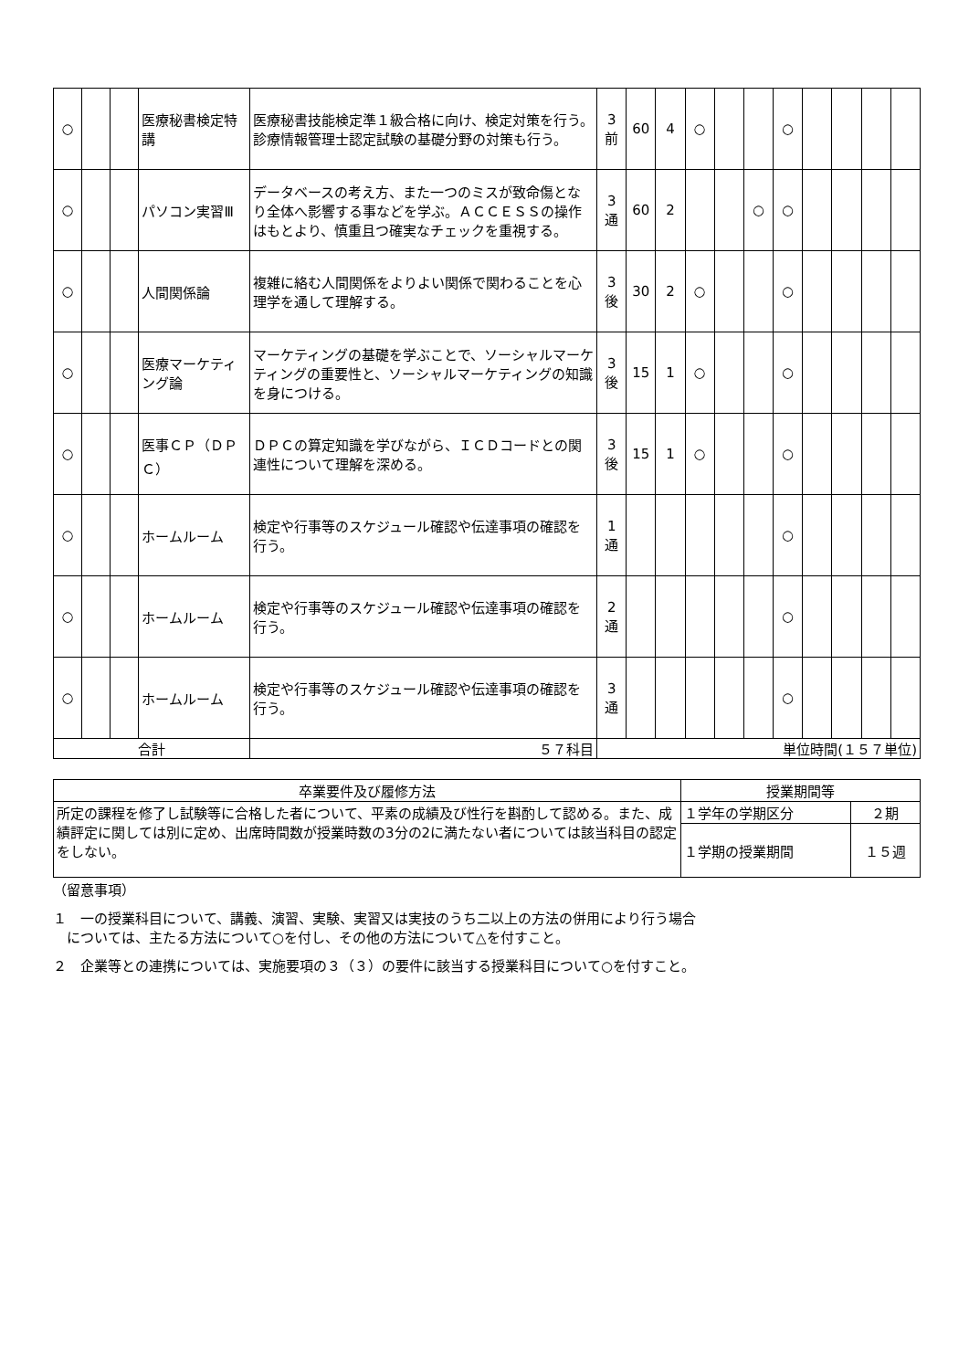| ○ | | | 医療秘書検定特講 | 医療秘書技能検定準１級合格に向け、検定対策を行う。診療情報管理士認定試験の基礎分野の対策も行う。 | 3 前 | 60 | 4 | ○ | | | ○ | | | | |
| ○ | | | パソコン実習Ⅲ | データベースの考え方、また一つのミスが致命傷となり全体へ影響する事などを学ぶ。ＡＣＣＥＳＳの操作はもとより、慎重且つ確実なチェックを重視する。 | 3 通 | 60 | 2 | | | ○ | ○ | | | | |
| ○ | | | 人間関係論 | 複雑に絡む人間関係をよりよい関係で関わることを心理学を通して理解する。 | 3 後 | 30 | 2 | ○ | | | ○ | | | | |
| ○ | | | 医療マーケティング論 | マーケティングの基礎を学ぶことで、ソーシャルマーケティングの重要性と、ソーシャルマーケティングの知識を身につける。 | 3 後 | 15 | 1 | ○ | | | ○ | | | | |
| ○ | | | 医事ＣＰ（ＤＰＣ） | ＤＰＣの算定知識を学びながら、ＩＣＤコードとの関連性について理解を深める。 | 3 後 | 15 | 1 | ○ | | | ○ | | | | |
| ○ | | | ホームルーム | 検定や行事等のスケジュール確認や伝達事項の確認を行う。 | 1 通 | | | | | | ○ | | | | |
| ○ | | | ホームルーム | 検定や行事等のスケジュール確認や伝達事項の確認を行う。 | 2 通 | | | | | | ○ | | | | |
| ○ | | | ホームルーム | 検定や行事等のスケジュール確認や伝達事項の確認を行う。 | 3 通 | | | | | | ○ | | | | |
| 合計 | | | | ５７科目 | 単位時間(１５７単位) | | | | | | | | | | |
| 卒業要件及び履修方法 | 授業期間等 | |
| 所定の課程を修了し試験等に合格した者について、平素の成績及び性行を斟酌して認める。また、成績評定に関しては別に定め、出席時間数が授業時数の3分の2に満たない者については該当科目の認定をしない。 | １学年の学期区分 | ２期 |
| | １学期の授業期間 | １５週 |
（留意事項）
１　一の授業科目について、講義、演習、実験、実習又は実技のうち二以上の方法の併用により行う場合
　については、主たる方法について○を付し、その他の方法について△を付すこと。
２　企業等との連携については、実施要項の３（３）の要件に該当する授業科目について○を付すこと。